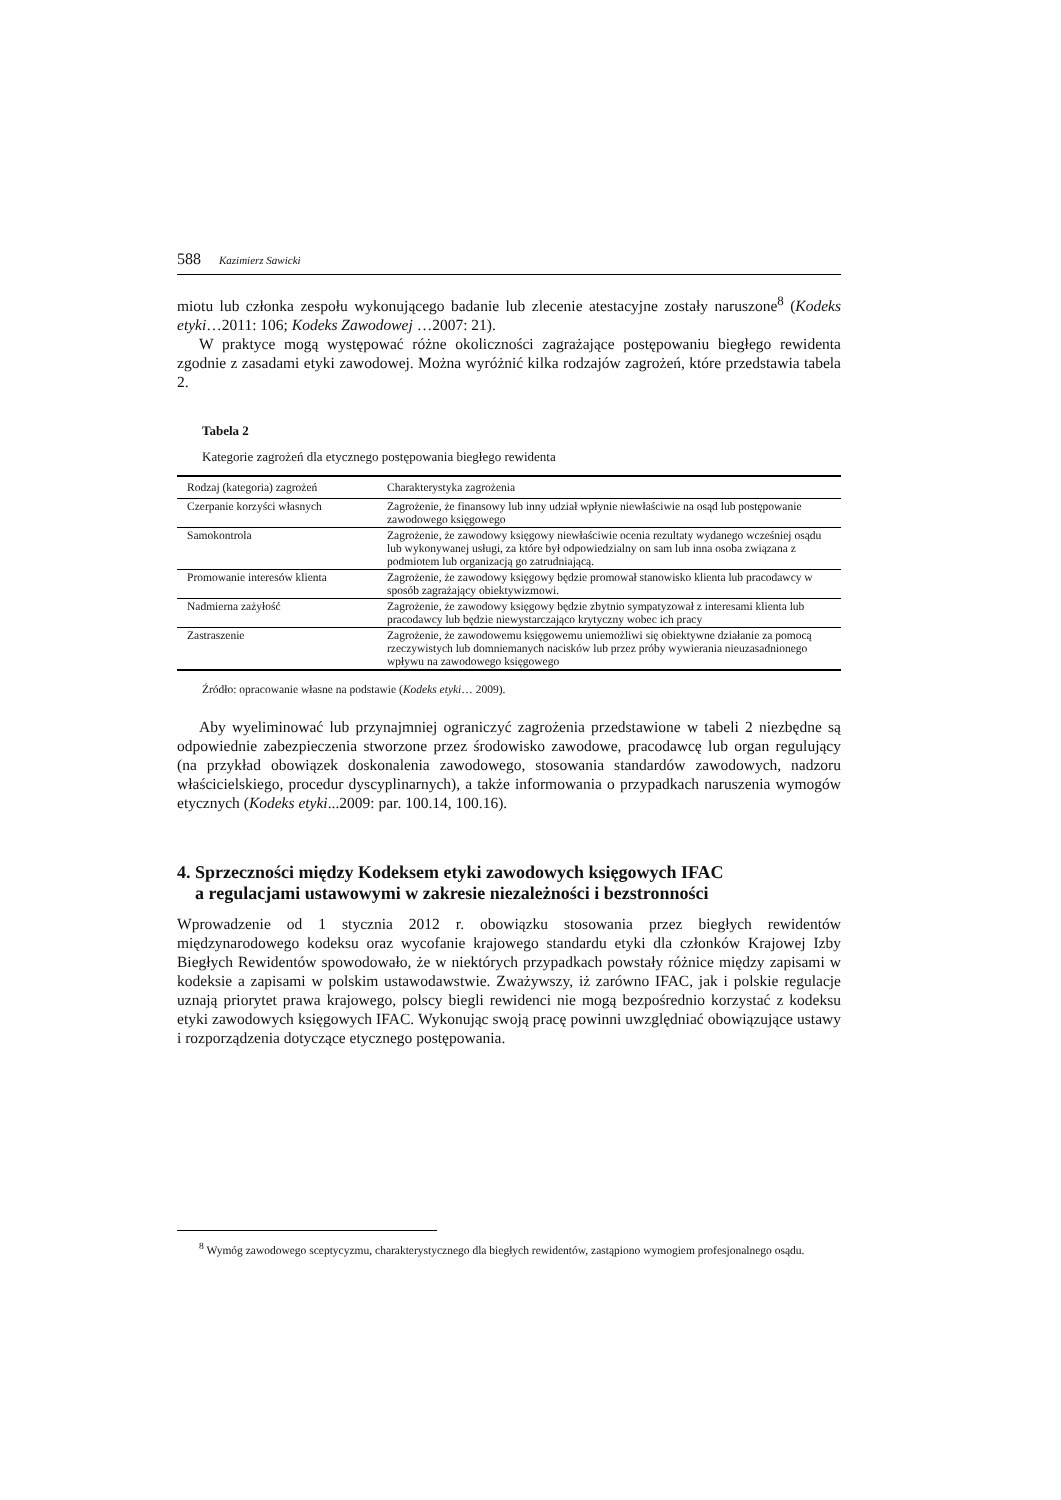588 Kazimierz Sawicki
miotu lub członka zespołu wykonującego badanie lub zlecenie atestacyjne zostały naruszone<sup>8</sup> (Kodeks etyki…2011: 106; Kodeks Zawodowej …2007: 21).
W praktyce mogą występować różne okoliczności zagrażające postępowaniu biegłego rewidenta zgodnie z zasadami etyki zawodowej. Można wyróżnić kilka rodzajów zagrożeń, które przedstawia tabela 2.
Tabela 2
Kategorie zagrożeń dla etycznego postępowania biegłego rewidenta
| Rodzaj (kategoria) zagrożeń | Charakterystyka zagrożenia |
| --- | --- |
| Czerpanie korzyści własnych | Zagrożenie, że finansowy lub inny udział wpłynie niewłaściwie na osąd lub postępowanie zawodowego księgowego |
| Samokontrola | Zagrożenie, że zawodowy księgowy niewłaściwie ocenia rezultaty wydanego wcześniej osądu lub wykonywanej usługi, za które był odpowiedzialny on sam lub inna osoba związana z podmiotem lub organizacją go zatrudniającą. |
| Promowanie interesów klienta | Zagrożenie, że zawodowy księgowy będzie promował stanowisko klienta lub pracodawcy w sposób zagrażający obiektywizmowi. |
| Nadmierna zażyłość | Zagrożenie, że zawodowy księgowy będzie zbytnio sympatyzował z interesami klienta lub pracodawcy lub będzie niewystarczająco krytyczny wobec ich pracy |
| Zastraszenie | Zagrożenie, że zawodowemu księgowemu uniemożliwi się obiektywne działanie za pomocą rzeczywistych lub domniemanych nacisków lub przez próby wywierania nieuzasadnionego wpływu na zawodowego księgowego |
Źródło: opracowanie własne na podstawie (Kodeks etyki… 2009).
Aby wyeliminować lub przynajmniej ograniczyć zagrożenia przedstawione w tabeli 2 niezbędne są odpowiednie zabezpieczenia stworzone przez środowisko zawodowe, pracodawcę lub organ regulujący (na przykład obowiązek doskonalenia zawodowego, stosowania standardów zawodowych, nadzoru właścicielskiego, procedur dyscyplinarnych), a także informowania o przypadkach naruszenia wymogów etycznych (Kodeks etyki...2009: par. 100.14, 100.16).
4. Sprzeczności między Kodeksem etyki zawodowych księgowych IFAC
a regulacjami ustawowymi w zakresie niezależności i bezstronności
Wprowadzenie od 1 stycznia 2012 r. obowiązku stosowania przez biegłych rewidentów międzynarodowego kodeksu oraz wycofanie krajowego standardu etyki dla członków Krajowej Izby Biegłych Rewidentów spowodowało, że w niektórych przypadkach powstały różnice między zapisami w kodeksie a zapisami w polskim ustawodawstwie. Zważywszy, iż zarówno IFAC, jak i polskie regulacje uznają priorytet prawa krajowego, polscy biegli rewidenci nie mogą bezpośrednio korzystać z kodeksu etyki zawodowych księgowych IFAC. Wykonując swoją pracę powinni uwzględniać obowiązujące ustawy i rozporządzenia dotyczące etycznego postępowania.
<sup>8</sup> Wymóg zawodowego sceptycyzmu, charakterystycznego dla biegłych rewidentów, zastąpiono wymogiem profesjonalnego osądu.